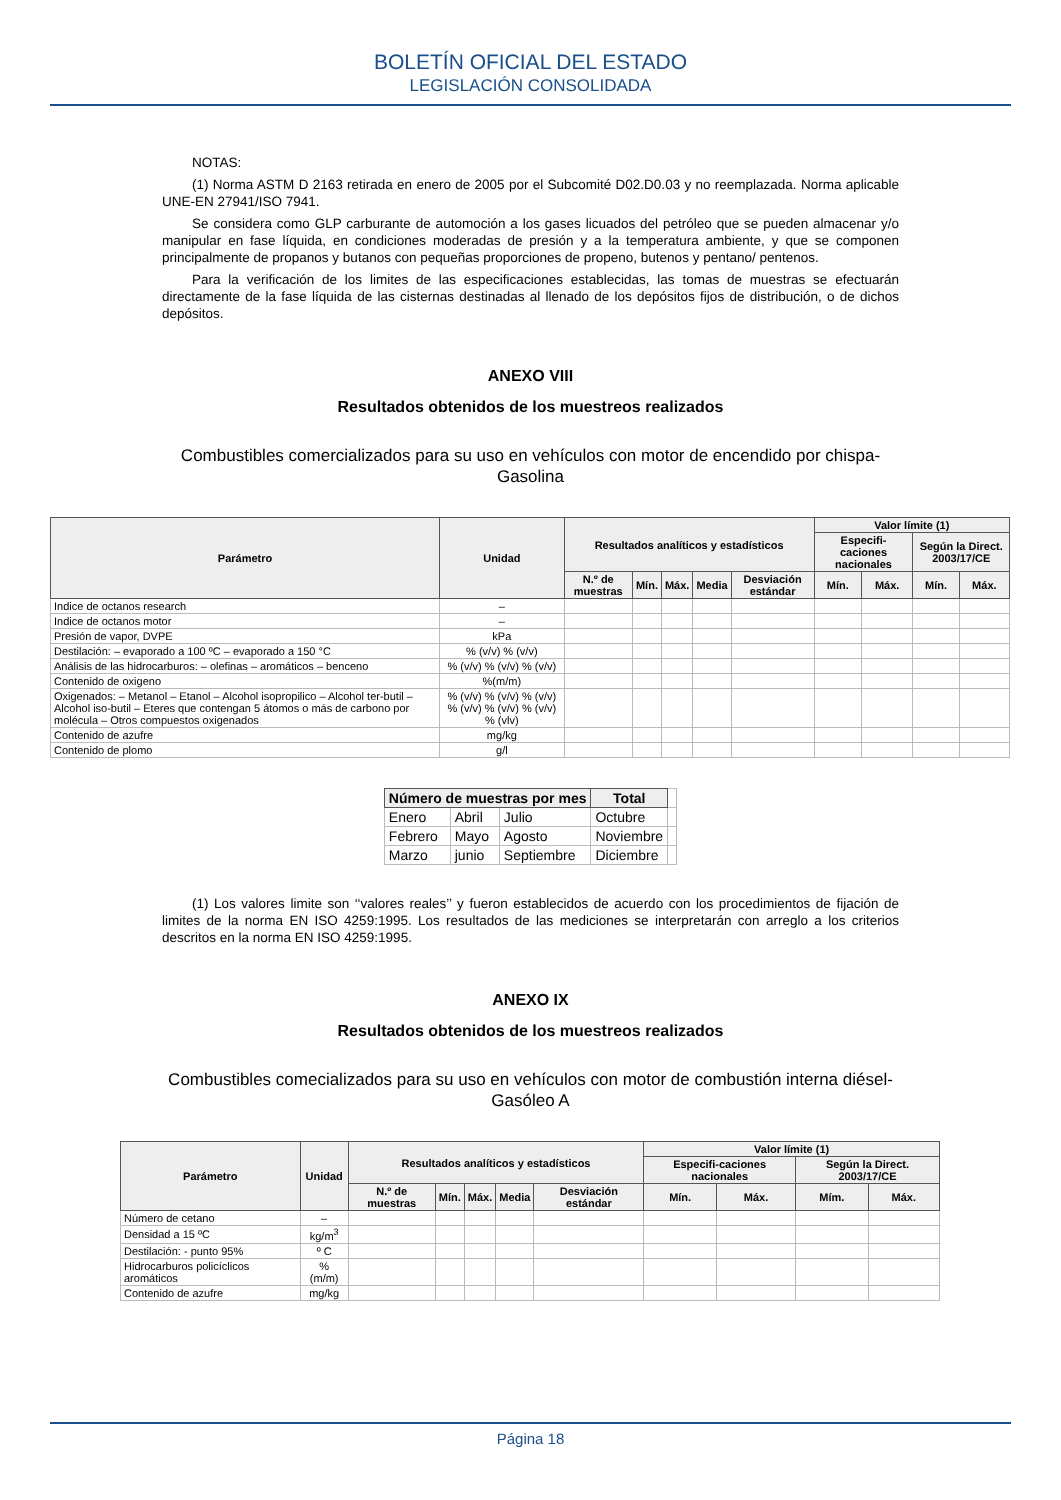BOLETÍN OFICIAL DEL ESTADO
LEGISLACIÓN CONSOLIDADA
NOTAS:
(1) Norma ASTM D 2163 retirada en enero de 2005 por el Subcomité D02.D0.03 y no reemplazada. Norma aplicable UNE-EN 27941/ISO 7941.
Se considera como GLP carburante de automoción a los gases licuados del petróleo que se pueden almacenar y/o manipular en fase líquida, en condiciones moderadas de presión y a la temperatura ambiente, y que se componen principalmente de propanos y butanos con pequeñas proporciones de propeno, butenos y pentano/ pentenos.
Para la verificación de los limites de las especificaciones establecidas, las tomas de muestras se efectuarán directamente de la fase líquida de las cisternas destinadas al llenado de los depósitos fijos de distribución, o de dichos depósitos.
ANEXO VIII
Resultados obtenidos de los muestreos realizados
Combustibles comercializados para su uso en vehículos con motor de encendido por chispa-Gasolina
| Parámetro | Unidad | Resultados analíticos y estadísticos | | | | | Valor límite (1) | | | |
| --- | --- | --- | --- | --- | --- | --- | --- | --- | --- | --- |
| | | | | | | | Especifi-caciones nacionales | | Según la Direct. 2003/17/CE | |
| | | N.º de muestras | Mín. | Máx. | Media | Desviación estándar | Mín. | Máx. | Mín. | Máx. |
| Indice de octanos research | – | | | | | | | | | |
| Indice de octanos motor | – | | | | | | | | | |
| Presión de vapor, DVPE | kPa | | | | | | | | | |
| Destilación: – evaporado a 100 ºC – evaporado a 150 °C | % (v/v) % (v/v) | | | | | | | | | |
| Análisis de las hidrocarburos: – olefinas – aromáticos – benceno | % (v/v) % (v/v) % (v/v) | | | | | | | | | |
| Contenido de oxigeno | %(m/m) | | | | | | | | | |
| Oxigenados: – Metanol – Etanol – Alcohol isopropilico – Alcohol ter-butil – Alcohol iso-butil – Eteres que contengan 5 átomos o más de carbono por molécula – Otros compuestos oxigenados | % (v/v) % (v/v) % (v/v) % (v/v) % (v/v) % (v/v) % (vlv) | | | | | | | | | |
| Contenido de azufre | mg/kg | | | | | | | | | |
| Contenido de plomo | g/l | | | | | | | | | |
| Número de muestras por mes | | | Total | |
| Enero | Abril | Julio | Octubre | |
| Febrero | Mayo | Agosto | Noviembre | |
| Marzo | junio | Septiembre | Diciembre | |
(1) Los valores limite son ‘‘valores reales’’ y fueron establecidos de acuerdo con los procedimientos de fijación de limites de la norma EN ISO 4259:1995. Los resultados de las mediciones se interpretarán con arreglo a los criterios descritos en la norma EN ISO 4259:1995.
ANEXO IX
Resultados obtenidos de los muestreos realizados
Combustibles comecializados para su uso en vehículos con motor de combustión interna diésel-Gasóleo A
| Parámetro | Unidad | Resultados analíticos y estadísticos | | | | | Valor límite (1) | | | |
| --- | --- | --- | --- | --- | --- | --- | --- | --- | --- | --- |
| | | | | | | | Especifi-caciones nacionales | | Según la Direct. 2003/17/CE | |
| | | N.º de muestras | Mín. | Máx. | Media | Desviación estándar | Mín. | Máx. | Mím. | Máx. |
| Número de cetano | – | | | | | | | | | |
| Densidad a 15 ºC | kg/m<sup>3</sup> | | | | | | | | | |
| Destilación: - punto 95% | º C | | | | | | | | | |
| Hidrocarburos policíclicos aromáticos | % (m/m) | | | | | | | | | |
| Contenido de azufre | mg/kg | | | | | | | | | |
Página 18